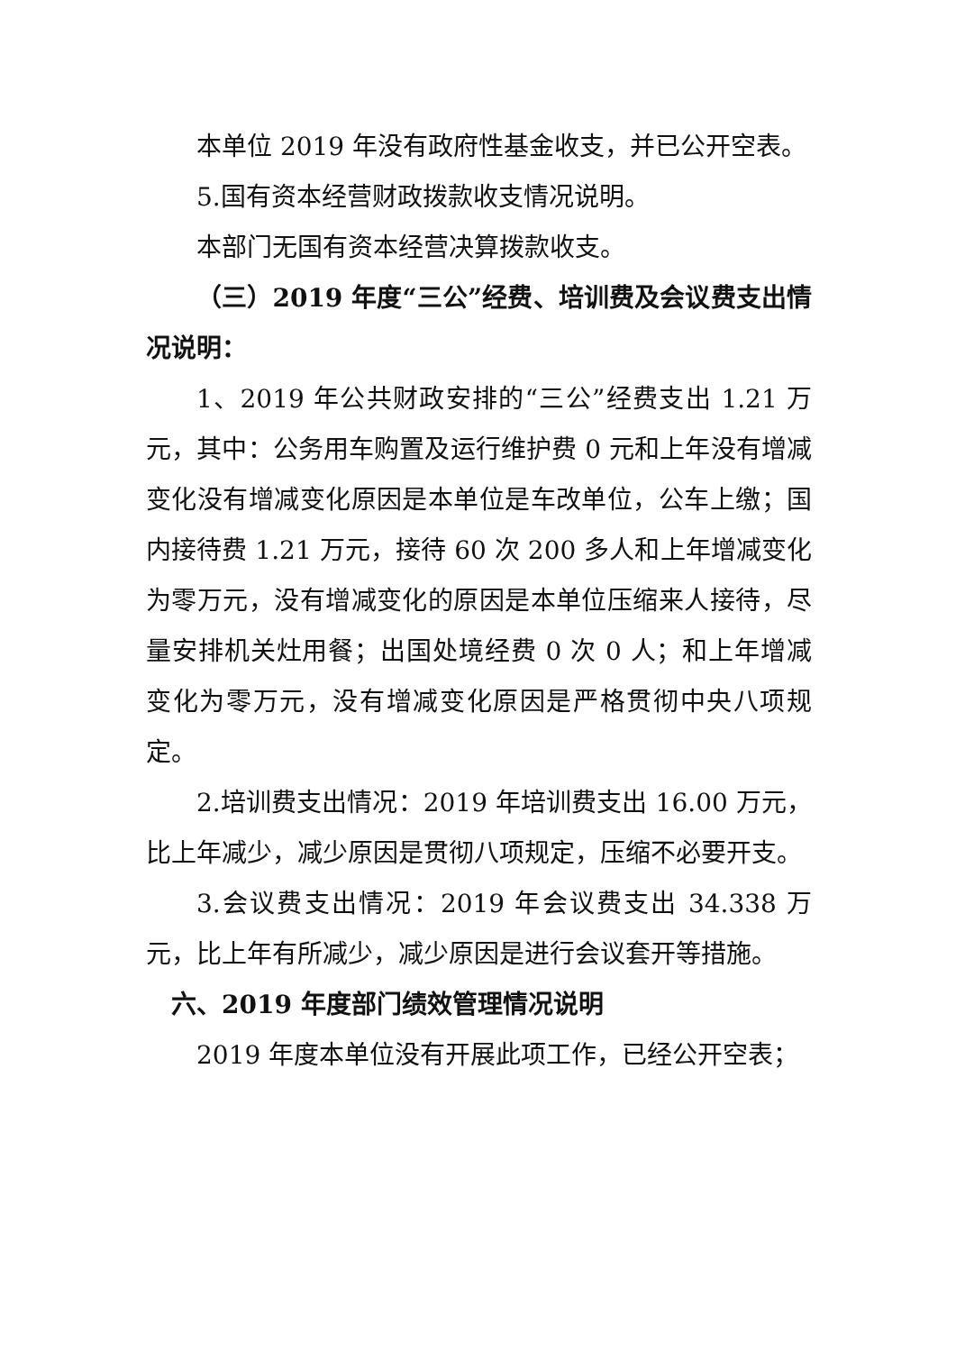本单位 2019 年没有政府性基金收支，并已公开空表。
5.国有资本经营财政拨款收支情况说明。
本部门无国有资本经营决算拨款收支。
（三）2019 年度“三公”经费、培训费及会议费支出情况说明：
1、2019 年公共财政安排的“三公”经费支出 1.21 万元，其中：公务用车购置及运行维护费 0 元和上年没有增减变化没有增减变化原因是本单位是车改单位，公车上缴；国内接待费 1.21 万元，接待 60 次 200 多人和上年增减变化为零万元，没有增减变化的原因是本单位压缩来人接待，尽量安排机关灶用餐；出国处境经费 0 次 0 人；和上年增减变化为零万元，没有增减变化原因是严格贯彻中央八项规定。
2.培训费支出情况：2019 年培训费支出 16.00 万元，比上年减少，减少原因是贯彻八项规定，压缩不必要开支。
3.会议费支出情况：2019 年会议费支出 34.338 万元，比上年有所减少，减少原因是进行会议套开等措施。
六、2019 年度部门绩效管理情况说明
2019 年度本单位没有开展此项工作，已经公开空表；